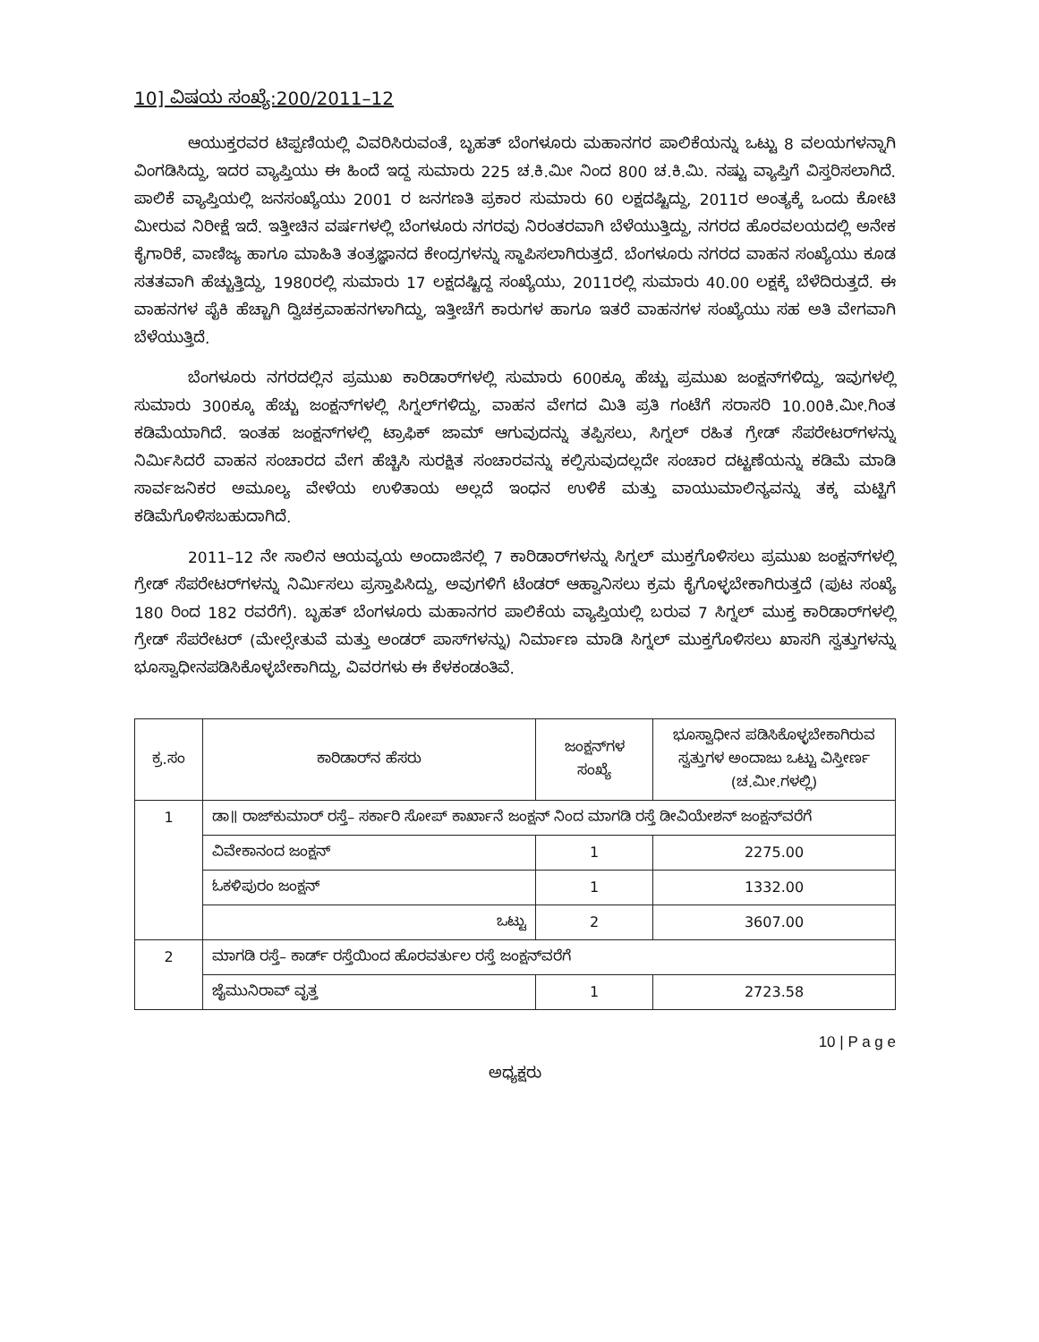10] ವಿಷಯ ಸಂಖ್ಯೆ:200/2011–12
ಆಯುಕ್ತರವರ ಟಿಪ್ಪಣಿಯಲ್ಲಿ ವಿವರಿಸಿರುವಂತೆ, ಬೃಹತ್ ಬೆಂಗಳೂರು ಮಹಾನಗರ ಪಾಲಿಕೆಯನ್ನು ಒಟ್ಟು 8 ವಲಯಗಳನ್ನಾಗಿ ವಿಂಗಡಿಸಿದ್ದು, ಇದರ ವ್ಯಾಪ್ತಿಯು ಈ ಹಿಂದೆ ಇದ್ದ ಸುಮಾರು 225 ಚ.ಕಿ.ಮೀ ನಿಂದ 800 ಚ.ಕಿ.ಮಿ. ನಷ್ಟು ವ್ಯಾಪ್ತಿಗೆ ವಿಸ್ತರಿಸಲಾಗಿದೆ. ಪಾಲಿಕೆ ವ್ಯಾಪ್ತಿಯಲ್ಲಿ ಜನಸಂಖ್ಯೆಯು 2001 ರ ಜನಗಣತಿ ಪ್ರಕಾರ ಸುಮಾರು 60 ಲಕ್ಷದಷ್ಟಿದ್ದು, 2011ರ ಅಂತ್ಯಕ್ಕೆ ಒಂದು ಕೋಟಿ ಮೀರುವ ನಿರೀಕ್ಷೆ ಇದೆ. ಇತ್ತೀಚಿನ ವರ್ಷಗಳಲ್ಲಿ ಬೆಂಗಳೂರು ನಗರವು ನಿರಂತರವಾಗಿ ಬೆಳೆಯುತ್ತಿದ್ದು, ನಗರದ ಹೊರವಲಯದಲ್ಲಿ ಅನೇಕ ಕೈಗಾರಿಕೆ, ವಾಣಿಜ್ಯ ಹಾಗೂ ಮಾಹಿತಿ ತಂತ್ರಜ್ಞಾನದ ಕೇಂದ್ರಗಳನ್ನು ಸ್ಥಾಪಿಸಲಾಗಿರುತ್ತದೆ. ಬೆಂಗಳೂರು ನಗರದ ವಾಹನ ಸಂಖ್ಯೆಯು ಕೂಡ ಸತತವಾಗಿ ಹೆಚ್ಚುತ್ತಿದ್ದು, 1980ರಲ್ಲಿ ಸುಮಾರು 17 ಲಕ್ಷದಷ್ಟಿದ್ದ ಸಂಖ್ಯೆಯು, 2011ರಲ್ಲಿ ಸುಮಾರು 40.00 ಲಕ್ಷಕ್ಕೆ ಬೆಳೆದಿರುತ್ತದೆ. ಈ ವಾಹನಗಳ ಪೈಕಿ ಹೆಚ್ಚಾಗಿ ದ್ವಿಚಕ್ರವಾಹನಗಳಾಗಿದ್ದು, ಇತ್ತೀಚೆಗೆ ಕಾರುಗಳ ಹಾಗೂ ಇತರೆ ವಾಹನಗಳ ಸಂಖ್ಯೆಯು ಸಹ ಅತಿ ವೇಗವಾಗಿ ಬೆಳೆಯುತ್ತಿದೆ.
ಬೆಂಗಳೂರು ನಗರದಲ್ಲಿನ ಪ್ರಮುಖ ಕಾರಿಡಾರ್‌ಗಳಲ್ಲಿ ಸುಮಾರು 600ಕ್ಕೂ ಹೆಚ್ಚು ಪ್ರಮುಖ ಜಂಕ್ಷನ್‌ಗಳಿದ್ದು, ಇವುಗಳಲ್ಲಿ ಸುಮಾರು 300ಕ್ಕೂ ಹೆಚ್ಚು ಜಂಕ್ಷನ್‌ಗಳಲ್ಲಿ ಸಿಗ್ನಲ್‌ಗಳಿದ್ದು, ವಾಹನ ವೇಗದ ಮಿತಿ ಪ್ರತಿ ಗಂಟೆಗೆ ಸರಾಸರಿ 10.00ಕಿ.ಮೀ.ಗಿಂತ ಕಡಿಮೆಯಾಗಿದೆ. ಇಂತಹ ಜಂಕ್ಷನ್‌ಗಳಲ್ಲಿ ಟ್ರಾಫಿಕ್ ಜಾಮ್ ಆಗುವುದನ್ನು ತಪ್ಪಿಸಲು, ಸಿಗ್ನಲ್ ರಹಿತ ಗ್ರೇಡ್ ಸೆಪರೇಟರ್‌ಗಳನ್ನು ನಿರ್ಮಿಸಿದರೆ ವಾಹನ ಸಂಚಾರದ ವೇಗ ಹೆಚ್ಚಿಸಿ ಸುರಕ್ಷಿತ ಸಂಚಾರವನ್ನು ಕಲ್ಪಿಸುವುದಲ್ಲದೇ ಸಂಚಾರ ದಟ್ಟಣೆಯನ್ನು ಕಡಿಮೆ ಮಾಡಿ ಸಾರ್ವಜನಿಕರ ಅಮೂಲ್ಯ ವೇಳೆಯ ಉಳಿತಾಯ ಅಲ್ಲದೆ ಇಂಧನ ಉಳಿಕೆ ಮತ್ತು ವಾಯುಮಾಲಿನ್ಯವನ್ನು ತಕ್ಕ ಮಟ್ಟಿಗೆ ಕಡಿಮೆಗೊಳಿಸಬಹುದಾಗಿದೆ.
2011–12 ನೇ ಸಾಲಿನ ಆಯವ್ಯಯ ಅಂದಾಜಿನಲ್ಲಿ 7 ಕಾರಿಡಾರ್‌ಗಳನ್ನು ಸಿಗ್ನಲ್ ಮುಕ್ತಗೊಳಿಸಲು ಪ್ರಮುಖ ಜಂಕ್ಷನ್‌ಗಳಲ್ಲಿ ಗ್ರೇಡ್ ಸೆಪರೇಟರ್‌ಗಳನ್ನು ನಿರ್ಮಿಸಲು ಪ್ರಸ್ತಾಪಿಸಿದ್ದು, ಅವುಗಳಿಗೆ ಟೆಂಡರ್ ಆಹ್ವಾನಿಸಲು ಕ್ರಮ ಕೈಗೊಳ್ಳಬೇಕಾಗಿರುತ್ತದೆ (ಪುಟ ಸಂಖ್ಯೆ 180 ರಿಂದ 182 ರವರೆಗೆ). ಬೃಹತ್ ಬೆಂಗಳೂರು ಮಹಾನಗರ ಪಾಲಿಕೆಯ ವ್ಯಾಪ್ತಿಯಲ್ಲಿ ಬರುವ 7 ಸಿಗ್ನಲ್ ಮುಕ್ತ ಕಾರಿಡಾರ್‌ಗಳಲ್ಲಿ ಗ್ರೇಡ್ ಸೆಪರೇಟರ್ (ಮೇಲ್ಸೇತುವೆ ಮತ್ತು ಅಂಡರ್ ಪಾಸ್‌ಗಳನ್ನು) ನಿರ್ಮಾಣ ಮಾಡಿ ಸಿಗ್ನಲ್ ಮುಕ್ತಗೊಳಿಸಲು ಖಾಸಗಿ ಸ್ವತ್ತುಗಳನ್ನು ಭೂಸ್ವಾಧೀನಪಡಿಸಿಕೊಳ್ಳಬೇಕಾಗಿದ್ದು, ವಿವರಗಳು ಈ ಕೆಳಕಂಡಂತಿವೆ.
| ಕ್ರ.ಸಂ | ಕಾರಿಡಾರ್‌ನ ಹೆಸರು | ಜಂಕ್ಷನ್‌ಗಳ ಸಂಖ್ಯೆ | ಭೂಸ್ವಾಧೀನ ಪಡಿಸಿಕೊಳ್ಳಬೇಕಾಗಿರುವ ಸ್ವತ್ತುಗಳ ಅಂದಾಜು ಒಟ್ಟು ವಿಸ್ತೀರ್ಣ (ಚ.ಮೀ.ಗಳಲ್ಲಿ) |
| --- | --- | --- | --- |
| 1 | ಡಾ॥ ರಾಜ್‌ಕುಮಾರ್ ರಸ್ತೆ– ಸರ್ಕಾರಿ ಸೋಪ್ ಕಾರ್ಖಾನೆ ಜಂಕ್ಷನ್ ನಿಂದ ಮಾಗಡಿ ರಸ್ತೆ ಡೀವಿಯೇಶನ್ ಜಂಕ್ಷನ್‌ವರೆಗೆ | | |
| | ವಿವೇಕಾನಂದ ಜಂಕ್ಷನ್ | 1 | 2275.00 |
| | ಓಕಳಿಪುರಂ ಜಂಕ್ಷನ್ | 1 | 1332.00 |
| | ಒಟ್ಟು | 2 | 3607.00 |
| 2 | ಮಾಗಡಿ ರಸ್ತೆ– ಕಾರ್ಡ್ ರಸ್ತೆಯಿಂದ ಹೊರವರ್ತುಲ ರಸ್ತೆ ಜಂಕ್ಷನ್‌ವರೆಗೆ | | |
| | ಜೈಮುನಿರಾವ್ ವೃತ್ತ | 1 | 2723.58 |
10 | P a g e
ಅಧ್ಯಕ್ಷರು